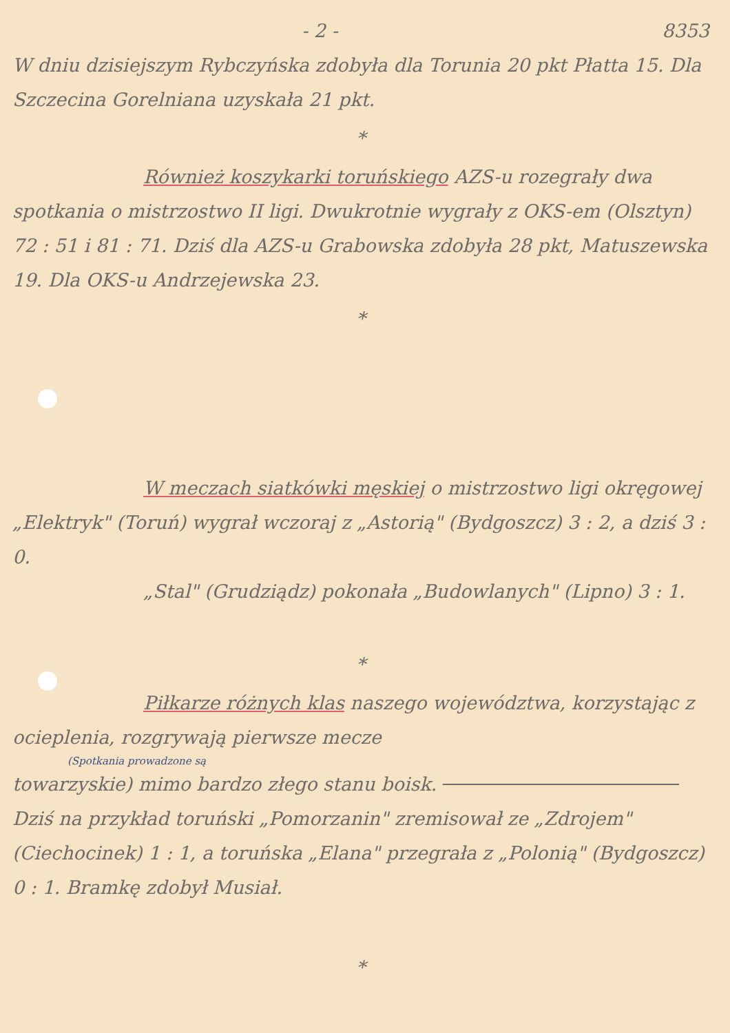- 2 - 8353
W dniu dzisiejszym Rybczyńska zdobyła dla Torunia 20 pkt Płatta 15. Dla Szczecina Gorelniana uzyskała 21 pkt.
*
Również koszykarki toruńskiego AZS-u rozegrały dwa spotkania o mistrzostwo II ligi. Dwukrotnie wygrały z OKS-em (Olsztyn) 72 : 51 i 81 : 71. Dziś dla AZS-u Grabowska zdobyła 28 pkt, Matuszewska 19. Dla OKS-u Andrzejewska 23.
*
W meczach siatkówki męskiej o mistrzostwo ligi okręgowej „Elektryk" (Toruń) wygrał wczoraj z „Astorią" (Bydgoszcz) 3 : 2, a dziś 3 : 0.
„Stal" (Grudziądz) pokonała „Budowlanych" (Lipno) 3 : 1.
*
Piłkarze różnych klas naszego województwa, korzystając z ocieplenia, rozgrywają pierwsze mecze
(Spotkania prowadzone są
towarzyskie) mimo bardzo złego stanu boisk. Dziś na przykład toruński „Pomorzanin" zremisował ze „Zdrojem" (Ciechocinek) 1 : 1, a toruńska „Elana" przegrała z „Polonią" (Bydgoszcz) 0 : 1. Bramkę zdobył Musiał.
*